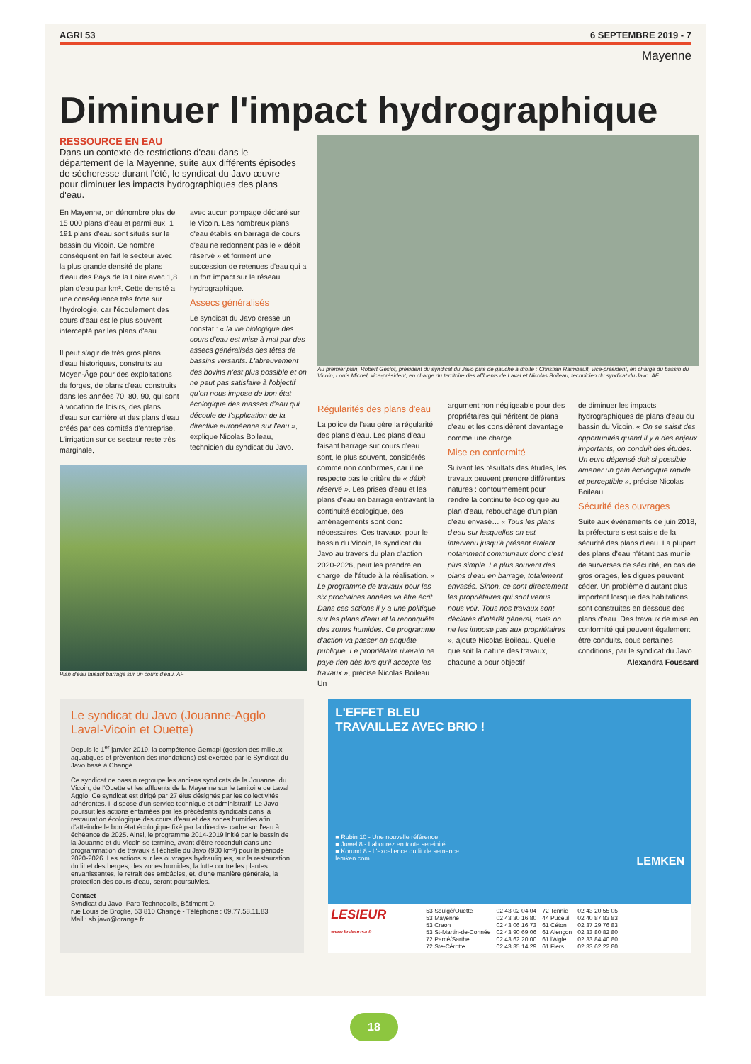AGRI 53 6 SEPTEMBRE 2019 - 7
Mayenne
Diminuer l'impact hydrographique
RESSOURCE EN EAU
Dans un contexte de restrictions d'eau dans le département de la Mayenne, suite aux différents épisodes de sécheresse durant l'été, le syndicat du Javo œuvre pour diminuer les impacts hydrographiques des plans d'eau.
En Mayenne, on dénombre plus de 15 000 plans d'eau et parmi eux, 1 191 plans d'eau sont situés sur le bassin du Vicoin. Ce nombre conséquent en fait le secteur avec la plus grande densité de plans d'eau des Pays de la Loire avec 1,8 plan d'eau par km². Cette densité a une conséquence très forte sur l'hydrologie, car l'écoulement des cours d'eau est le plus souvent intercepté par les plans d'eau.
Il peut s'agir de très gros plans d'eau historiques, construits au Moyen-Âge pour des exploitations de forges, de plans d'eau construits dans les années 70, 80, 90, qui sont à vocation de loisirs, des plans d'eau sur carrière et des plans d'eau créés par des comités d'entreprise. L'irrigation sur ce secteur reste très marginale,
avec aucun pompage déclaré sur le Vicoin. Les nombreux plans d'eau établis en barrage de cours d'eau ne redonnent pas le « débit réservé » et forment une succession de retenues d'eau qui a un fort impact sur le réseau hydrographique.
Assecs généralisés
Le syndicat du Javo dresse un constat : « la vie biologique des cours d'eau est mise à mal par des assecs généralisés des têtes de bassins versants. L'abreuvement des bovins n'est plus possible et on ne peut pas satisfaire à l'objectif qu'on nous impose de bon état écologique des masses d'eau qui découle de l'application de la directive européenne sur l'eau », explique Nicolas Boileau, technicien du syndicat du Javo.
Plan d'eau faisant barrage sur un cours d'eau. AF
Au premier plan, Robert Geslot, président du syndicat du Javo puis de gauche à droite : Christian Raimbault, vice-président, en charge du bassin du Vicoin, Louis Michel, vice-président, en charge du territoire des affluents de Laval et Nicolas Boileau, technicien du syndicat du Javo. AF
Régularités des plans d'eau
La police de l'eau gère la régularité des plans d'eau. Les plans d'eau faisant barrage sur cours d'eau sont, le plus souvent, considérés comme non conformes, car il ne respecte pas le critère de « débit réservé ». Les prises d'eau et les plans d'eau en barrage entravant la continuité écologique, des aménagements sont donc nécessaires. Ces travaux, pour le bassin du Vicoin, le syndicat du Javo au travers du plan d'action 2020-2026, peut les prendre en charge, de l'étude à la réalisation. « Le programme de travaux pour les six prochaines années va être écrit. Dans ces actions il y a une politique sur les plans d'eau et la reconquête des zones humides. Ce programme d'action va passer en enquête publique. Le propriétaire riverain ne paye rien dès lors qu'il accepte les travaux », précise Nicolas Boileau. Un
argument non négligeable pour des propriétaires qui héritent de plans d'eau et les considèrent davantage comme une charge.
Mise en conformité
Suivant les résultats des études, les travaux peuvent prendre différentes natures : contournement pour rendre la continuité écologique au plan d'eau, rebouchage d'un plan d'eau envasé… « Tous les plans d'eau sur lesquelles on est intervenu jusqu'à présent étaient notamment communaux donc c'est plus simple. Le plus souvent des plans d'eau en barrage, totalement envasés. Sinon, ce sont directement les propriétaires qui sont venus nous voir. Tous nos travaux sont déclarés d'intérêt général, mais on ne les impose pas aux propriétaires », ajoute Nicolas Boileau. Quelle que soit la nature des travaux, chacune a pour objectif
de diminuer les impacts hydrographiques de plans d'eau du bassin du Vicoin. « On se saisit des opportunités quand il y a des enjeux importants, on conduit des études. Un euro dépensé doit si possible amener un gain écologique rapide et perceptible », précise Nicolas Boileau.
Sécurité des ouvrages
Suite aux évènements de juin 2018, la préfecture s'est saisie de la sécurité des plans d'eau. La plupart des plans d'eau n'étant pas munie de surverses de sécurité, en cas de gros orages, les digues peuvent céder. Un problème d'autant plus important lorsque des habitations sont construites en dessous des plans d'eau. Des travaux de mise en conformité qui peuvent également être conduits, sous certaines conditions, par le syndicat du Javo.
Alexandra Foussard
Le syndicat du Javo (Jouanne-Agglo Laval-Vicoin et Ouette)
Depuis le 1<sup>er</sup> janvier 2019, la compétence Gemapi (gestion des milieux aquatiques et prévention des inondations) est exercée par le Syndicat du Javo basé à Changé.
Ce syndicat de bassin regroupe les anciens syndicats de la Jouanne, du Vicoin, de l'Ouette et les affluents de la Mayenne sur le territoire de Laval Agglo. Ce syndicat est dirigé par 27 élus désignés par les collectivités adhérentes. Il dispose d'un service technique et administratif. Le Javo poursuit les actions entamées par les précédents syndicats dans la restauration écologique des cours d'eau et des zones humides afin d'atteindre le bon état écologique fixé par la directive cadre sur l'eau à échéance de 2025. Ainsi, le programme 2014-2019 initié par le bassin de la Jouanne et du Vicoin se termine, avant d'être reconduit dans une programmation de travaux à l'échelle du Javo (900 km²) pour la période 2020-2026. Les actions sur les ouvrages hydrauliques, sur la restauration du lit et des berges, des zones humides, la lutte contre les plantes envahissantes, le retrait des embâcles, et, d'une manière générale, la protection des cours d'eau, seront poursuivies.
Contact
Syndicat du Javo, Parc Technopolis, Bâtiment D,
rue Louis de Broglie, 53 810 Changé - Téléphone : 09.77.58.11.83
Mail : sb.javo@orange.fr
L'EFFET BLEU
TRAVAILLEZ AVEC BRIO !
■ Rubin 10 - Une nouvelle référence
■ Juwel 8 - Labourez en toute sereinité
■ Korund 8 - L'excellence du lit de semence
lemken.com LEMKEN
LESIEUR
www.lesieur-sa.fr
| 53 Soulgé/Ouette | 02 43 02 04 04 | 72 Tennie | 02 43 20 55 05 |
| 53 Mayenne | 02 43 30 16 80 | 44 Puceul | 02 40 87 83 83 |
| 53 Craon | 02 43 06 16 73 | 61 Céton | 02 37 29 76 83 |
| 53 St-Martin-de-Connée | 02 43 90 69 06 | 61 Alençon | 02 33 80 82 80 |
| 72 Parcé/Sarthe | 02 43 62 20 00 | 61 l'Aigle | 02 33 84 40 80 |
| 72 Ste-Cérotte | 02 43 35 14 29 | 61 Flers | 02 33 62 22 80 |
18